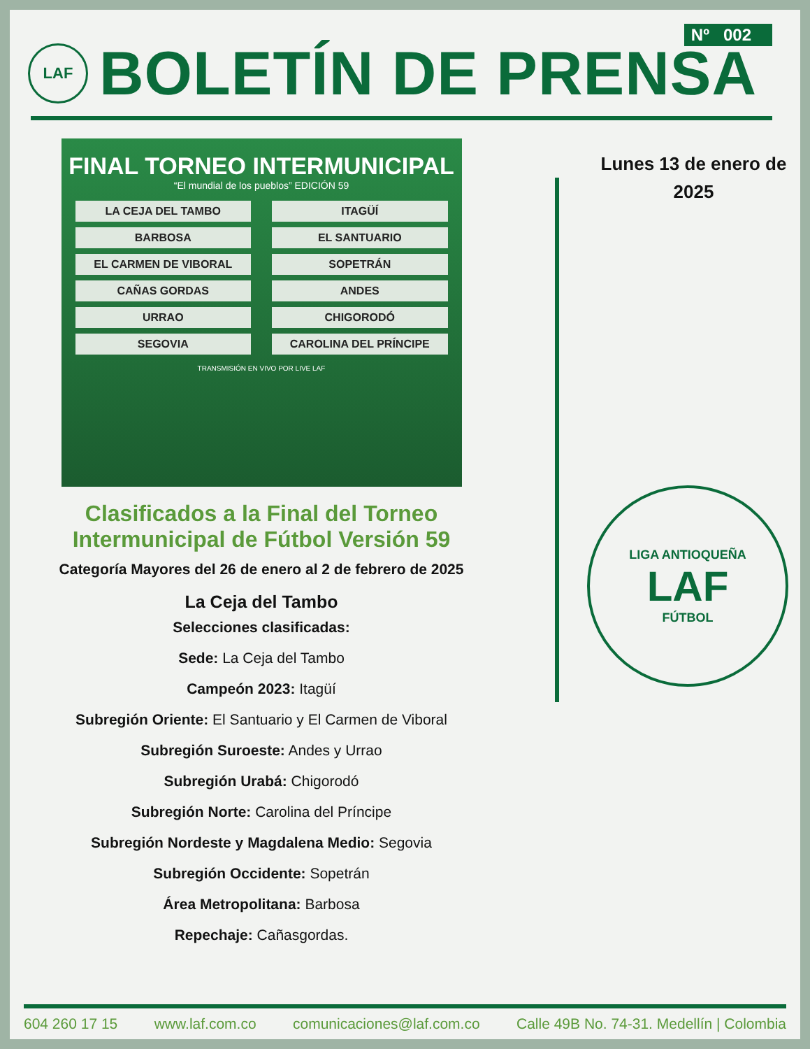Nº 002
LAF
BOLETÍN DE PRENSA
FINAL TORNEO INTERMUNICIPAL
“El mundial de los pueblos” EDICIÓN 59
LA CEJA DEL TAMBO
ITAGÜÍ
BARBOSA
EL SANTUARIO
EL CARMEN DE VIBORAL
SOPETRÁN
CAÑAS GORDAS
ANDES
URRAO
CHIGORODÓ
SEGOVIA
CAROLINA DEL PRÍNCIPE
TRANSMISIÓN EN VIVO POR LIVE LAF
Clasificados a la Final del Torneo Intermunicipal de Fútbol Versión 59
Categoría Mayores del 26 de enero al 2 de febrero de 2025
La Ceja del Tambo
Selecciones clasificadas:
Sede: La Ceja del Tambo
Campeón 2023: Itagüí
Subregión Oriente: El Santuario y El Carmen de Viboral
Subregión Suroeste: Andes y Urrao
Subregión Urabá: Chigorodó
Subregión Norte: Carolina del Príncipe
Subregión Nordeste y Magdalena Medio: Segovia
Subregión Occidente: Sopetrán
Área Metropolitana: Barbosa
Repechaje: Cañasgordas.
Lunes 13 de enero de 2025
LIGA ANTIOQUEÑA
LAF
FÚTBOL
604 260 17 15 www.laf.com.co comunicaciones@laf.com.co Calle 49B No. 74-31. Medellín | Colombia